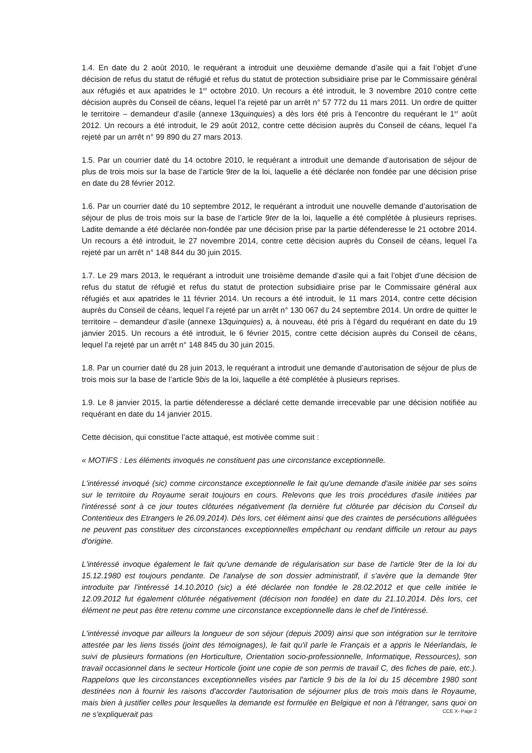1.4. En date du 2 août 2010, le requérant a introduit une deuxième demande d’asile qui a fait l’objet d’une décision de refus du statut de réfugié et refus du statut de protection subsidiaire prise par le Commissaire général aux réfugiés et aux apatrides le 1<sup>er</sup> octobre 2010. Un recours a été introduit, le 3 novembre 2010 contre cette décision auprès du Conseil de céans, lequel l’a rejeté par un arrêt n° 57 772 du 11 mars 2011. Un ordre de quitter le territoire – demandeur d’asile (annexe 13quinquies) a dès lors été pris à l’encontre du requérant le 1<sup>er</sup> août 2012. Un recours a été introduit, le 29 août 2012, contre cette décision auprès du Conseil de céans, lequel l’a rejeté par un arrêt n° 99 890 du 27 mars 2013.
1.5. Par un courrier daté du 14 octobre 2010, le requérant a introduit une demande d’autorisation de séjour de plus de trois mois sur la base de l’article 9ter de la loi, laquelle a été déclarée non fondée par une décision prise en date du 28 février 2012.
1.6. Par un courrier daté du 10 septembre 2012, le requérant a introduit une nouvelle demande d’autorisation de séjour de plus de trois mois sur la base de l’article 9ter de la loi, laquelle a été complétée à plusieurs reprises. Ladite demande a été déclarée non-fondée par une décision prise par la partie défenderesse le 21 octobre 2014. Un recours a été introduit, le 27 novembre 2014, contre cette décision auprès du Conseil de céans, lequel l’a rejeté par un arrêt n° 148 844 du 30 juin 2015.
1.7. Le 29 mars 2013, le requérant a introduit une troisième demande d’asile qui a fait l’objet d’une décision de refus du statut de réfugié et refus du statut de protection subsidiaire prise par le Commissaire général aux réfugiés et aux apatrides le 11 février 2014. Un recours a été introduit, le 11 mars 2014, contre cette décision auprès du Conseil de céans, lequel l’a rejeté par un arrêt n° 130 067 du 24 septembre 2014. Un ordre de quitter le territoire – demandeur d’asile (annexe 13quinquies) a, à nouveau, été pris à l’égard du requérant en date du 19 janvier 2015. Un recours a été introduit, le 6 février 2015, contre cette décision auprès du Conseil de céans, lequel l’a rejeté par un arrêt n° 148 845 du 30 juin 2015.
1.8. Par un courrier daté du 28 juin 2013, le requérant a introduit une demande d’autorisation de séjour de plus de trois mois sur la base de l’article 9bis de la loi, laquelle a été complétée à plusieurs reprises.
1.9. Le 8 janvier 2015, la partie défenderesse a déclaré cette demande irrecevable par une décision notifiée au requérant en date du 14 janvier 2015.
Cette décision, qui constitue l’acte attaqué, est motivée comme suit :
« MOTIFS : Les éléments invoqués ne constituent pas une circonstance exceptionnelle.
L'intéressé invoqué (sic) comme circonstance exceptionnelle le fait qu'une demande d'asile initiée par ses soins sur le territoire du Royaume serait toujours en cours. Relevons que les trois procédures d'asile initiées par l'intéressé sont à ce jour toutes clôturées négativement (la dernière fut clôturée par décision du Conseil du Contentieux des Etrangers le 26.09.2014). Dès lors, cet élément ainsi que des craintes de persécutions alléguées ne peuvent pas constituer des circonstances exceptionnelles empêchant ou rendant difficile un retour au pays d'origine.
L'intéressé invoque également le fait qu'une demande de régularisation sur base de l'article 9ter de la loi du 15.12.1980 est toujours pendante. De l'analyse de son dossier administratif, il s'avère que la demande 9ter introduite par l'intéressé 14.10.2010 (sic) a été déclarée non fondée le 28.02.2012 et que celle initiée le 12.09.2012 fut également clôturée négativement (décision non fondée) en date du 21.10.2014. Dès lors, cet élément ne peut pas être retenu comme une circonstance exceptionnelle dans le chef de l'intéressé.
L'intéressé invoque par ailleurs la longueur de son séjour (depuis 2009) ainsi que son intégration sur le territoire attestée par les liens tissés (joint des témoignages), le fait qu'il parle le Français et a appris le Néerlandais, le suivi de plusieurs formations (en Horticulture, Orientation socio-professionnelle, Informatique, Ressources), son travail occasionnel dans le secteur Horticole (joint une copie de son permis de travail C, des fiches de paie, etc.). Rappelons que les circonstances exceptionnelles visées par l'article 9 bis de la loi du 15 décembre 1980 sont destinées non à fournir les raisons d'accorder l'autorisation de séjourner plus de trois mois dans le Royaume, mais bien à justifier celles pour lesquelles la demande est formulée en Belgique et non à l'étranger, sans quoi on ne s'expliquerait pas
CCE X- Page 2